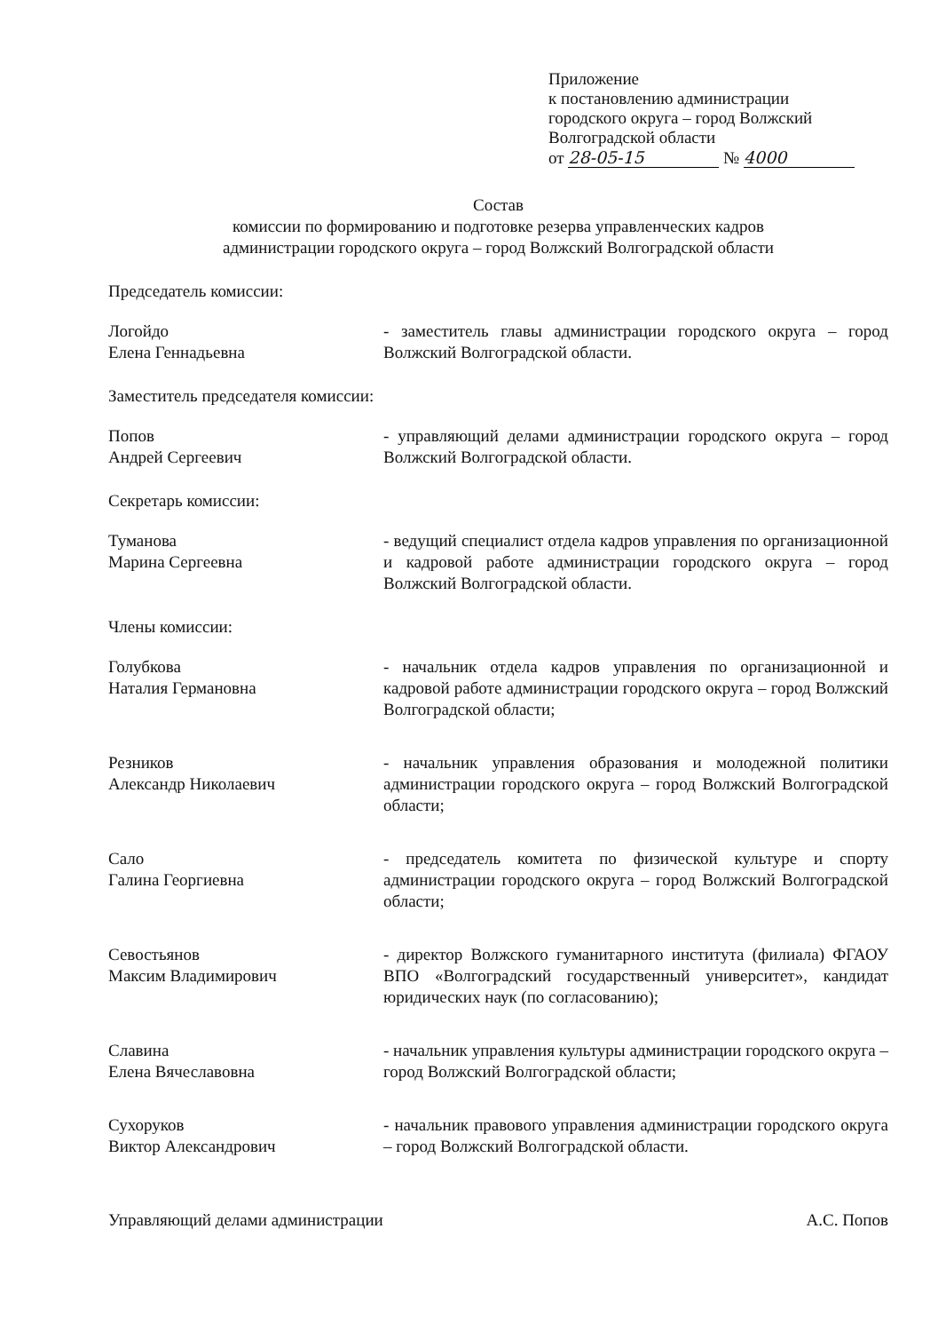Приложение
к постановлению администрации
городского округа – город Волжский
Волгоградской области
от 28-05-15 № 4000
Состав
комиссии по формированию и подготовке резерва управленческих кадров
администрации городского округа – город Волжский Волгоградской области
Председатель комиссии:
Логойдо
Елена Геннадьевна
- заместитель главы администрации городского округа – город Волжский Волгоградской области.
Заместитель председателя комиссии:
Попов
Андрей Сергеевич
- управляющий делами администрации городского округа – город Волжский Волгоградской области.
Секретарь комиссии:
Туманова
Марина Сергеевна
- ведущий специалист отдела кадров управления по организационной и кадровой работе администрации городского округа – город Волжский Волгоградской области.
Члены комиссии:
Голубкова
Наталия Германовна
- начальник отдела кадров управления по организационной и кадровой работе администрации городского округа – город Волжский Волгоградской области;
Резников
Александр Николаевич
- начальник управления образования и молодежной политики администрации городского округа – город Волжский Волгоградской области;
Сало
Галина Георгиевна
- председатель комитета по физической культуре и спорту администрации городского округа – город Волжский Волгоградской области;
Севостьянов
Максим Владимирович
- директор Волжского гуманитарного института (филиала) ФГАОУ ВПО «Волгоградский государственный университет», кандидат юридических наук (по согласованию);
Славина
Елена Вячеславовна
- начальник управления культуры администрации городского округа – город Волжский Волгоградской области;
Сухоруков
Виктор Александрович
- начальник правового управления администрации городского округа – город Волжский Волгоградской области.
Управляющий делами администрации
А.С. Попов